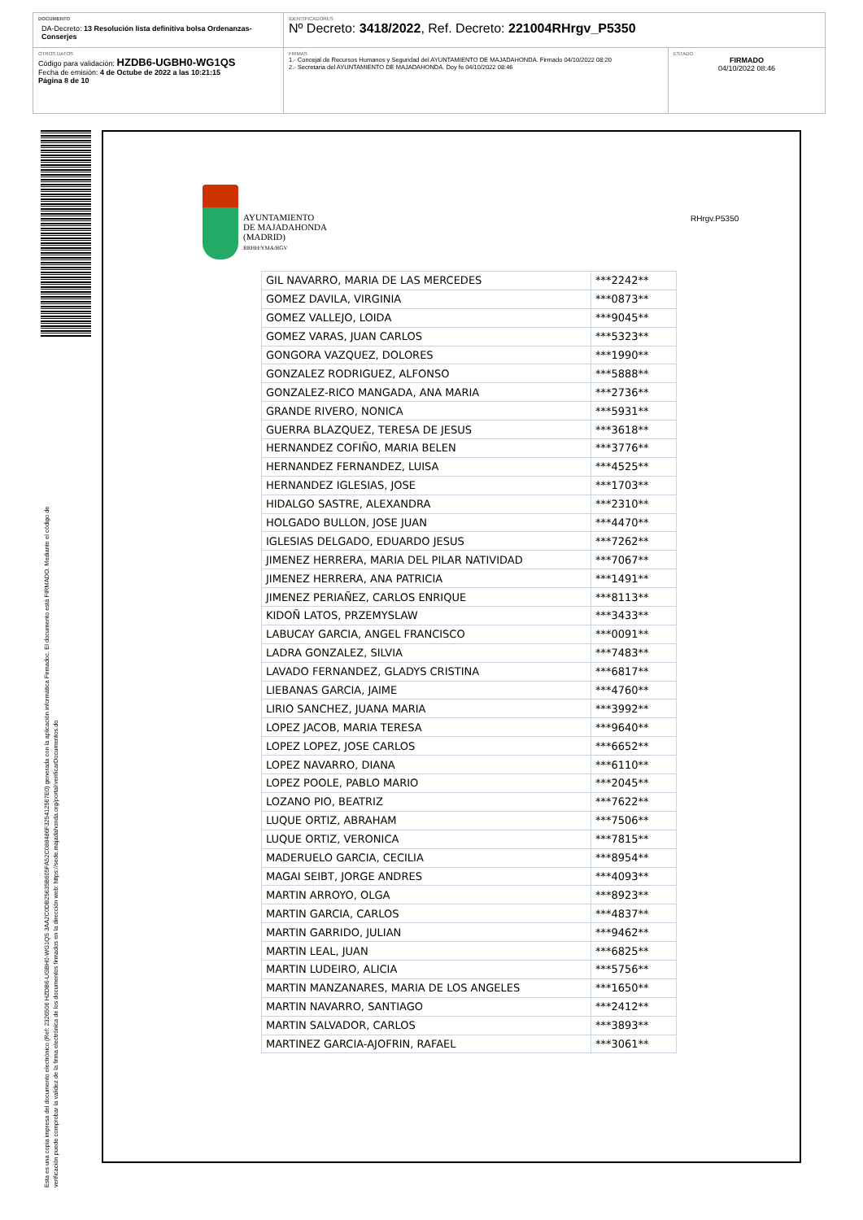DOCUMENTO
DA-Decreto: 13 Resolución lista definitiva bolsa Ordenanzas-Conserjes
IDENTIFICADORES
Nº Decreto: 3418/2022, Ref. Decreto: 221004RHrgv_P5350
OTROS DATOS
Código para validación: HZDB6-UGBH0-WG1QS
Fecha de emisión: 4 de Octube de 2022 a las 10:21:15
Página 8 de 10
FIRMAS
1.- Concejal de Recursos Humanos y Seguridad del AYUNTAMIENTO DE MAJADAHONDA. Firmado 04/10/2022 08:20
2.- Secretaria del AYUNTAMIENTO DE MAJADAHONDA. Doy fe 04/10/2022 08:46
ESTADO
FIRMADO
04/10/2022 08:46
Esta es una copia impresa del documento electrónico (Ref: 2326506 HZDB6-UGBH0-WG1QS 3AA2C0DB25635B605FA52C088486F325412567E0) generada con la aplicación informática Firmadoc. El documento está FIRMADO. Mediante el código de
verificación puede comprobar la validez de la firma electrónica de los documentos firmados en la dirección web: https://sede.majadahonda.org/portal/verificarDocumentos.do
AYUNTAMIENTO
DE MAJADAHONDA
(MADRID)
RRHH/YMA/RGV
RHrgv.P5350
| GIL NAVARRO, MARIA DE LAS MERCEDES | ***2242** |
| GOMEZ DAVILA, VIRGINIA | ***0873** |
| GOMEZ VALLEJO, LOIDA | ***9045** |
| GOMEZ VARAS, JUAN CARLOS | ***5323** |
| GONGORA VAZQUEZ, DOLORES | ***1990** |
| GONZALEZ RODRIGUEZ, ALFONSO | ***5888** |
| GONZALEZ-RICO MANGADA, ANA MARIA | ***2736** |
| GRANDE RIVERO, NONICA | ***5931** |
| GUERRA BLAZQUEZ, TERESA DE JESUS | ***3618** |
| HERNANDEZ COFIÑO, MARIA BELEN | ***3776** |
| HERNANDEZ FERNANDEZ, LUISA | ***4525** |
| HERNANDEZ IGLESIAS, JOSE | ***1703** |
| HIDALGO SASTRE, ALEXANDRA | ***2310** |
| HOLGADO BULLON, JOSE JUAN | ***4470** |
| IGLESIAS DELGADO, EDUARDO JESUS | ***7262** |
| JIMENEZ HERRERA, MARIA DEL PILAR NATIVIDAD | ***7067** |
| JIMENEZ HERRERA, ANA PATRICIA | ***1491** |
| JIMENEZ PERIAÑEZ, CARLOS ENRIQUE | ***8113** |
| KIDOÑ LATOS, PRZEMYSLAW | ***3433** |
| LABUCAY GARCIA, ANGEL FRANCISCO | ***0091** |
| LADRA GONZALEZ, SILVIA | ***7483** |
| LAVADO FERNANDEZ, GLADYS CRISTINA | ***6817** |
| LIEBANAS GARCIA, JAIME | ***4760** |
| LIRIO SANCHEZ, JUANA MARIA | ***3992** |
| LOPEZ JACOB, MARIA TERESA | ***9640** |
| LOPEZ LOPEZ, JOSE CARLOS | ***6652** |
| LOPEZ NAVARRO, DIANA | ***6110** |
| LOPEZ POOLE, PABLO MARIO | ***2045** |
| LOZANO PIO, BEATRIZ | ***7622** |
| LUQUE ORTIZ, ABRAHAM | ***7506** |
| LUQUE ORTIZ, VERONICA | ***7815** |
| MADERUELO GARCIA, CECILIA | ***8954** |
| MAGAI SEIBT, JORGE ANDRES | ***4093** |
| MARTIN ARROYO, OLGA | ***8923** |
| MARTIN GARCIA, CARLOS | ***4837** |
| MARTIN GARRIDO, JULIAN | ***9462** |
| MARTIN LEAL, JUAN | ***6825** |
| MARTIN LUDEIRO, ALICIA | ***5756** |
| MARTIN MANZANARES, MARIA DE LOS ANGELES | ***1650** |
| MARTIN NAVARRO, SANTIAGO | ***2412** |
| MARTIN SALVADOR, CARLOS | ***3893** |
| MARTINEZ GARCIA-AJOFRIN, RAFAEL | ***3061** |